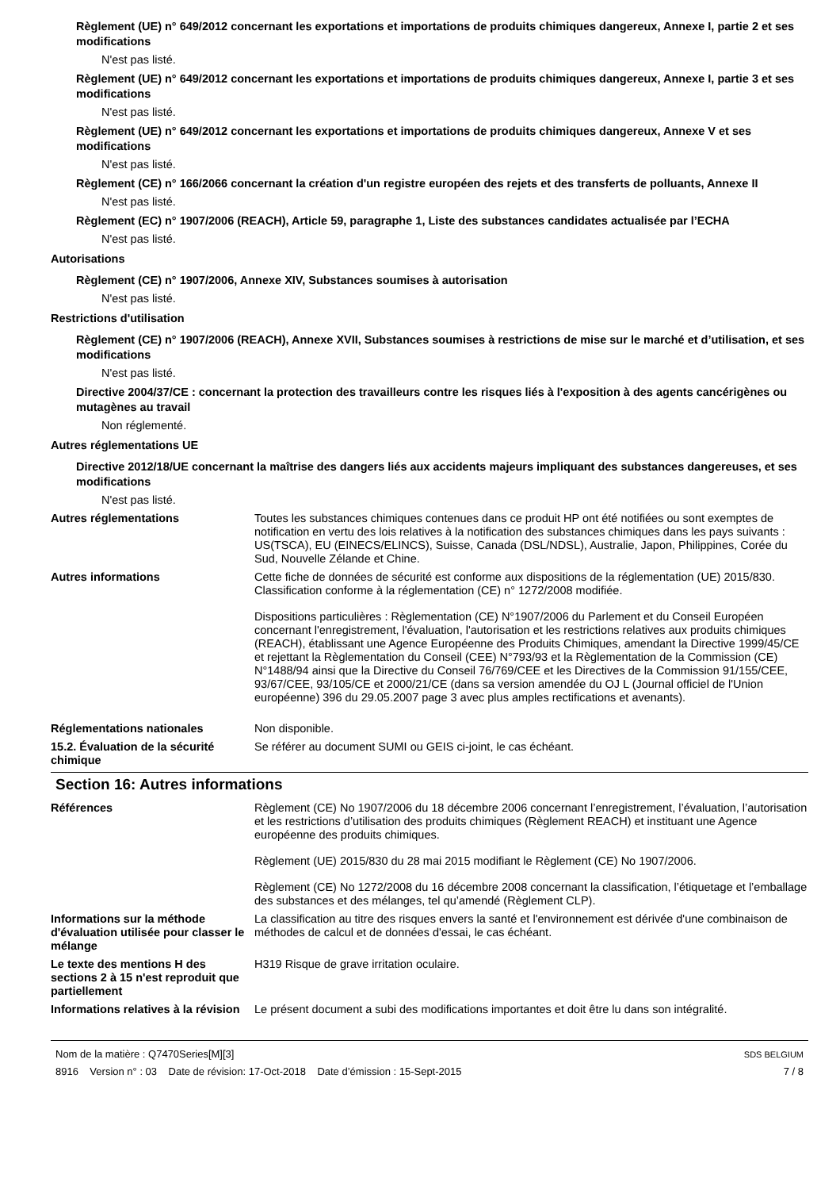Règlement (UE) n° 649/2012 concernant les exportations et importations de produits chimiques dangereux, Annexe I, partie 2 et ses modifications
N'est pas listé.
Règlement (UE) n° 649/2012 concernant les exportations et importations de produits chimiques dangereux, Annexe I, partie 3 et ses modifications
N'est pas listé.
Règlement (UE) n° 649/2012 concernant les exportations et importations de produits chimiques dangereux, Annexe V et ses modifications
N'est pas listé.
Règlement (CE) n° 166/2066 concernant la création d'un registre européen des rejets et des transferts de polluants, Annexe II
N'est pas listé.
Règlement (EC) n° 1907/2006 (REACH), Article 59, paragraphe 1, Liste des substances candidates actualisée par l’ECHA
N'est pas listé.
Autorisations
Règlement (CE) n° 1907/2006, Annexe XIV, Substances soumises à autorisation
N'est pas listé.
Restrictions d'utilisation
Règlement (CE) n° 1907/2006 (REACH), Annexe XVII, Substances soumises à restrictions de mise sur le marché et d’utilisation, et ses modifications
N'est pas listé.
Directive 2004/37/CE : concernant la protection des travailleurs contre les risques liés à l'exposition à des agents cancérigènes ou mutagènes au travail
Non réglementé.
Autres réglementations UE
Directive 2012/18/UE concernant la maîtrise des dangers liés aux accidents majeurs impliquant des substances dangereuses, et ses modifications
N'est pas listé.
Autres réglementations Toutes les substances chimiques contenues dans ce produit HP ont été notifiées ou sont exemptes de notification en vertu des lois relatives à la notification des substances chimiques dans les pays suivants : US(TSCA), EU (EINECS/ELINCS), Suisse, Canada (DSL/NDSL), Australie, Japon, Philippines, Corée du Sud, Nouvelle Zélande et Chine.
Autres informations Cette fiche de données de sécurité est conforme aux dispositions de la réglementation (UE) 2015/830. Classification conforme à la réglementation (CE) n° 1272/2008 modifiée.
Dispositions particulières : Règlementation (CE) N°1907/2006 du Parlement et du Conseil Européen concernant l'enregistrement, l'évaluation, l'autorisation et les restrictions relatives aux produits chimiques (REACH), établissant une Agence Européenne des Produits Chimiques, amendant la Directive 1999/45/CE et rejettant la Règlementation du Conseil (CEE) N°793/93 et la Règlementation de la Commission (CE) N°1488/94 ainsi que la Directive du Conseil 76/769/CEE et les Directives de la Commission 91/155/CEE, 93/67/CEE, 93/105/CE et 2000/21/CE (dans sa version amendée du OJ L (Journal officiel de l'Union européenne) 396 du 29.05.2007 page 3 avec plus amples rectifications et avenants).
Réglementations nationales Non disponible.
15.2. Évaluation de la sécurité chimique
Se référer au document SUMI ou GEIS ci-joint, le cas échéant.
Section 16: Autres informations
Références Règlement (CE) No 1907/2006 du 18 décembre 2006 concernant l’enregistrement, l’évaluation, l’autorisation et les restrictions d’utilisation des produits chimiques (Règlement REACH) et instituant une Agence européenne des produits chimiques.
Règlement (UE) 2015/830 du 28 mai 2015 modifiant le Règlement (CE) No 1907/2006.
Règlement (CE) No 1272/2008 du 16 décembre 2008 concernant la classification, l’étiquetage et l’emballage des substances et des mélanges, tel qu’amendé (Règlement CLP).
Informations sur la méthode d'évaluation utilisée pour classer le mélange
La classification au titre des risques envers la santé et l'environnement est dérivée d'une combinaison de méthodes de calcul et de données d'essai, le cas échéant.
Le texte des mentions H des sections 2 à 15 n'est reproduit que partiellement
H319 Risque de grave irritation oculaire.
Informations relatives à la révision
Le présent document a subi des modifications importantes et doit être lu dans son intégralité.
Nom de la matière : Q7470Series[M][3]
8916 Version n° : 03 Date de révision: 17-Oct-2018 Date d’émission : 15-Sept-2015
SDS BELGIUM
7 / 8